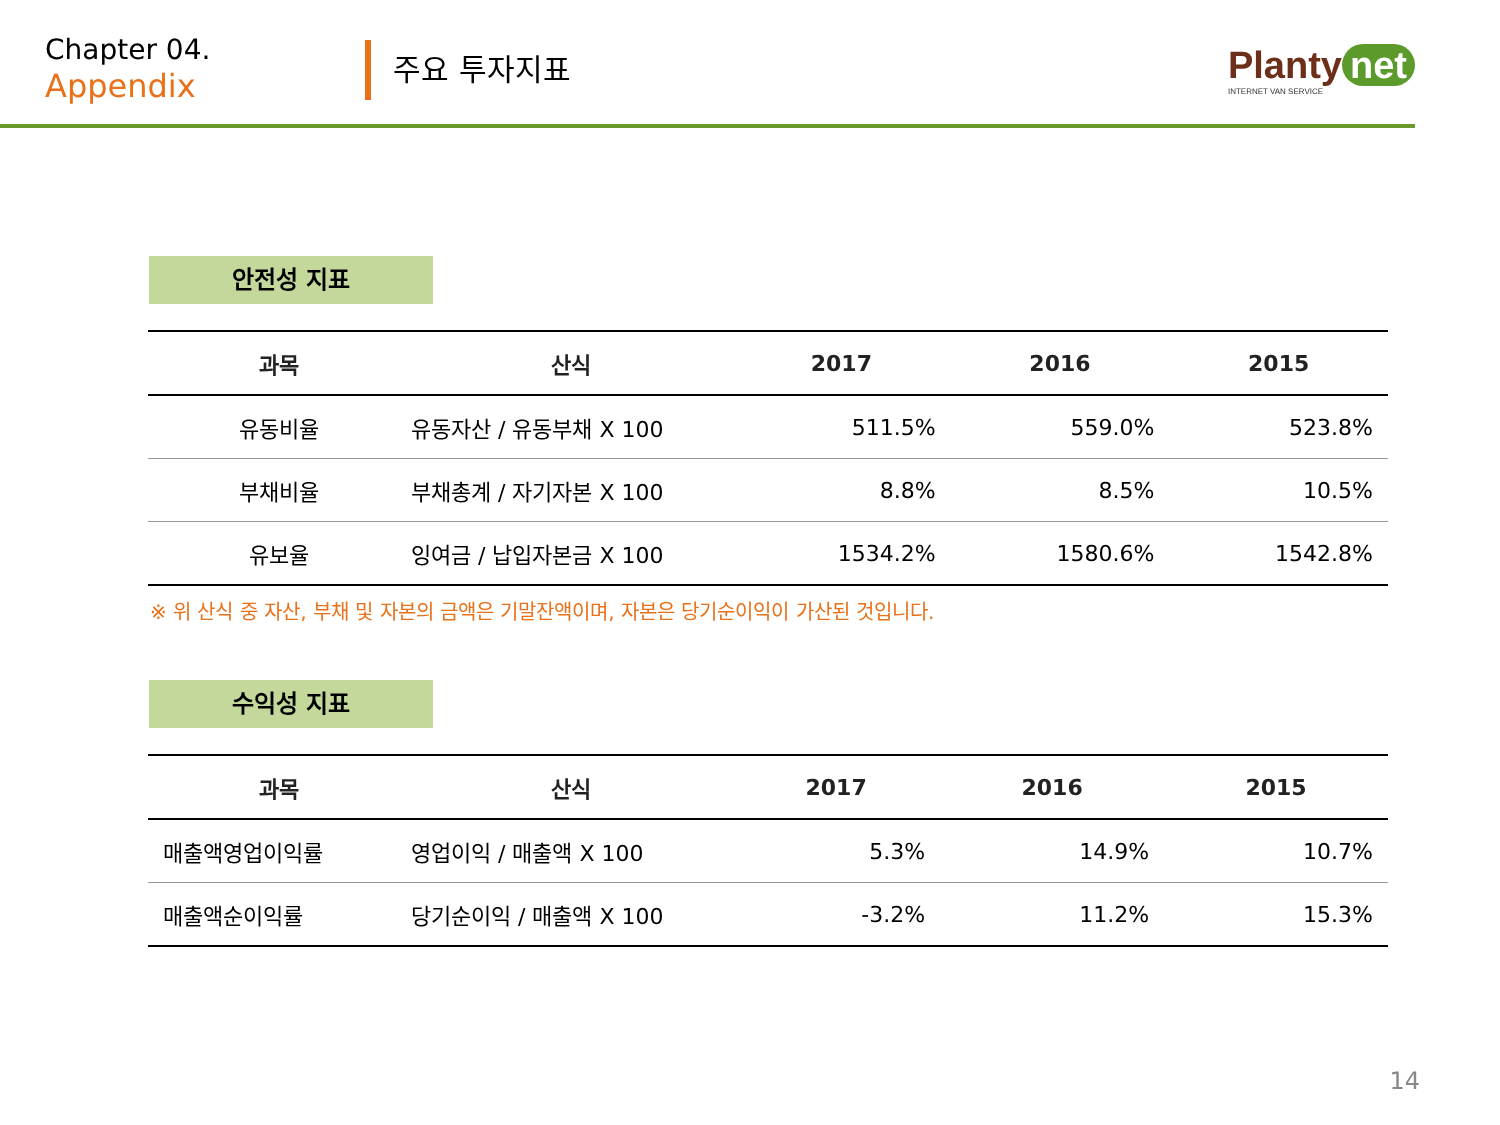Chapter 04.
Appendix
주요 투자지표
Planty net
INTERNET VAN SERVICE
안전성 지표
| 과목 | 산식 | 2017 | 2016 | 2015 |
| --- | --- | --- | --- | --- |
| 유동비율 | 유동자산 / 유동부채 X 100 | 511.5% | 559.0% | 523.8% |
| 부채비율 | 부채총계 / 자기자본 X 100 | 8.8% | 8.5% | 10.5% |
| 유보율 | 잉여금 / 납입자본금 X 100 | 1534.2% | 1580.6% | 1542.8% |
※ 위 산식 중 자산, 부채 및 자본의 금액은 기말잔액이며, 자본은 당기순이익이 가산된 것입니다.
수익성 지표
| 과목 | 산식 | 2017 | 2016 | 2015 |
| --- | --- | --- | --- | --- |
| 매출액영업이익률 | 영업이익 / 매출액 X 100 | 5.3% | 14.9% | 10.7% |
| 매출액순이익률 | 당기순이익 / 매출액 X 100 | -3.2% | 11.2% | 15.3% |
14